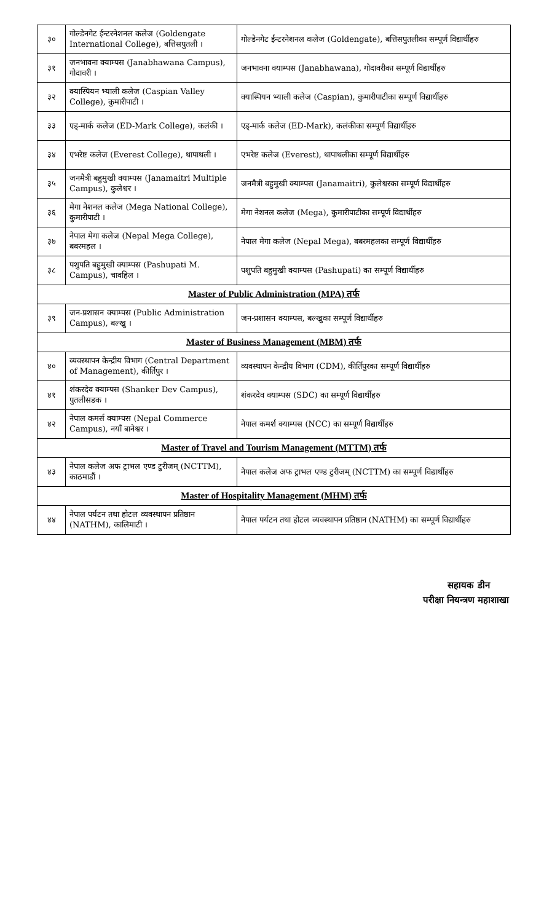| ३० | गोल्डेनगेट ईन्टरनेशनल कलेज (Goldengate International College), बत्तिसपुतली । | गोल्डेनगेट ईन्टरनेशनल कलेज (Goldengate), बत्तिसपुतलीका सम्पूर्ण विद्यार्थीहरु |
| ३१ | जनभावना क्याम्पस (Janabhawana Campus), गोदावरी । | जनभावना क्याम्पस (Janabhawana), गोदावरीका सम्पूर्ण विद्यार्थीहरु |
| ३२ | क्यास्पियन भ्याली कलेज (Caspian Valley College), कुमारीपाटी । | क्यास्पियन भ्याली कलेज (Caspian), कुमारीपाटीका सम्पूर्ण विद्यार्थीहरु |
| ३३ | एड्-मार्क कलेज (ED-Mark College), कलंकी । | एड्-मार्क कलेज (ED-Mark), कलंकीका सम्पूर्ण विद्यार्थीहरु |
| ३४ | एभरेष्ट कलेज (Everest College), थापाथली । | एभरेष्ट कलेज (Everest), थापाथलीका सम्पूर्ण विद्यार्थीहरु |
| ३५ | जनमैत्री बहुमुखी क्याम्पस (Janamaitri Multiple Campus), कुलेश्वर । | जनमैत्री बहुमुखी क्याम्पस (Janamaitri), कुलेश्वरका सम्पूर्ण विद्यार्थीहरु |
| ३६ | मेगा नेशनल कलेज (Mega National College), कुमारीपाटी । | मेगा नेशनल कलेज (Mega), कुमारीपाटीका सम्पूर्ण विद्यार्थीहरु |
| ३७ | नेपाल मेगा कलेज (Nepal Mega College), बबरमहल । | नेपाल मेगा कलेज (Nepal Mega), बबरमहलका सम्पूर्ण विद्यार्थीहरु |
| ३८ | पशुपति बहुमुखी क्याम्पस (Pashupati M. Campus), चावहिल । | पशुपति बहुमुखी क्याम्पस (Pashupati) का सम्पूर्ण विद्यार्थीहरु |
| Master of Public Administration (MPA) तर्फ | | |
| ३९ | जन-प्रशासन क्याम्पस (Public Administration Campus), बल्खु । | जन-प्रशासन क्याम्पस, बल्खुका सम्पूर्ण विद्यार्थीहरु |
| Master of Business Management (MBM) तर्फ | | |
| ४० | व्यवस्थापन केन्द्रीय विभाग (Central Department of Management), कीर्तिपुर । | व्यवस्थापन केन्द्रीय विभाग (CDM), कीर्तिपुरका सम्पूर्ण विद्यार्थीहरु |
| ४१ | शंकरदेव क्याम्पस (Shanker Dev Campus), पुतलीसडक । | शंकरदेव क्याम्पस (SDC) का सम्पूर्ण विद्यार्थीहरु |
| ४२ | नेपाल कमर्स क्याम्पस (Nepal Commerce Campus), नयाँ बानेश्वर । | नेपाल कमर्श क्याम्पस (NCC) का सम्पूर्ण विद्यार्थीहरु |
| Master of Travel and Tourism Management (MTTM) तर्फ | | |
| ४३ | नेपाल कलेज अफ ट्राभल एण्ड टुरीजम् (NCTTM), काठमाडौं । | नेपाल कलेज अफ ट्राभल एण्ड टुरीजम् (NCTTM) का सम्पूर्ण विद्यार्थीहरु |
| Master of Hospitality Management (MHM) तर्फ | | |
| ४४ | नेपाल पर्यटन तथा होटल व्यवस्थापन प्रतिष्ठान (NATHM), कालिमाटी । | नेपाल पर्यटन तथा होटल व्यवस्थापन प्रतिष्ठान (NATHM) का सम्पूर्ण विद्यार्थीहरु |
सहायक डीन
परीक्षा नियन्त्रण महाशाखा